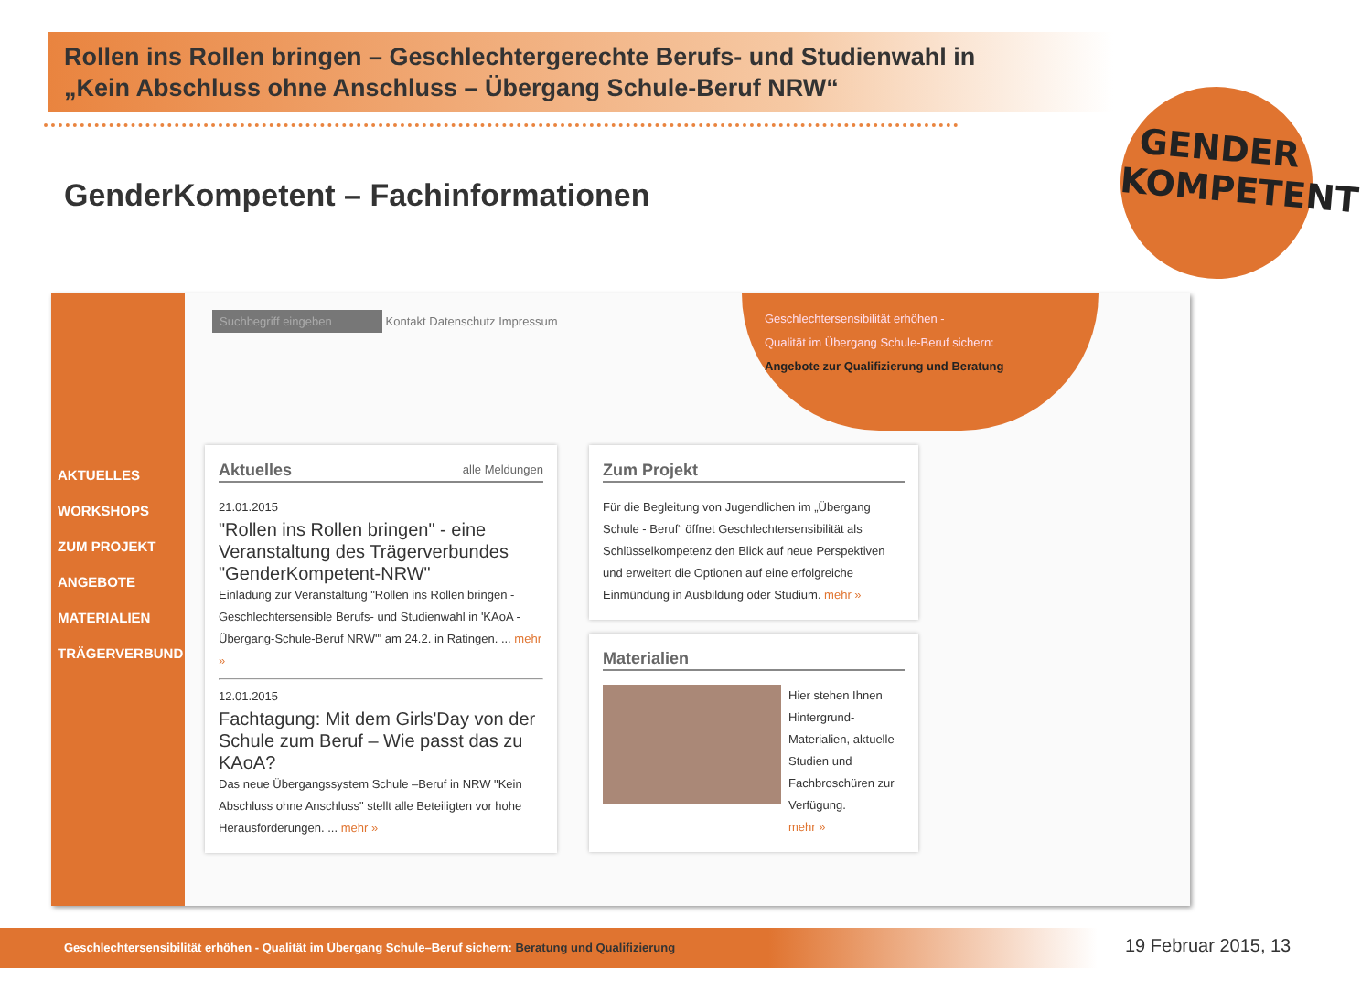Rollen ins Rollen bringen – Geschlechtergerechte Berufs- und Studienwahl in
„Kein Abschluss ohne Anschluss – Übergang Schule-Beruf NRW“
GenderKompetent – Fachinformationen
GENDER
KOMPETENT
AKTUELLES
WORKSHOPS
ZUM PROJEKT
ANGEBOTE
MATERIALIEN
TRÄGERVERBUND
Suchbegriff eingeben Kontakt Datenschutz Impressum
Geschlechtersensibilität erhöhen -
Qualität im Übergang Schule-Beruf sichern:
Angebote zur Qualifizierung und Beratung
Aktuelles alle Meldungen
21.01.2015
"Rollen ins Rollen bringen" - eine Veranstaltung des Trägerverbundes "GenderKompetent-NRW"
Einladung zur Veranstaltung "Rollen ins Rollen bringen - Geschlechtersensible Berufs- und Studienwahl in 'KAoA - Übergang-Schule-Beruf NRW'" am 24.2. in Ratingen. ... mehr »
12.01.2015
Fachtagung: Mit dem Girls'Day von der Schule zum Beruf – Wie passt das zu KAoA?
Das neue Übergangssystem Schule –Beruf in NRW "Kein Abschluss ohne Anschluss" stellt alle Beteiligten vor hohe Herausforderungen. ... mehr »
Zum Projekt
Für die Begleitung von Jugendlichen im „Übergang Schule - Beruf“ öffnet Geschlechtersensibilität als Schlüsselkompetenz den Blick auf neue Perspektiven und erweitert die Optionen auf eine erfolgreiche Einmündung in Ausbildung oder Studium. mehr »
Materialien
Hier stehen Ihnen Hintergrund-Materialien, aktuelle Studien und Fachbroschüren zur Verfügung.
mehr »
Geschlechtersensibilität erhöhen - Qualität im Übergang Schule–Beruf sichern: Beratung und Qualifizierung
19 Februar 2015, 13